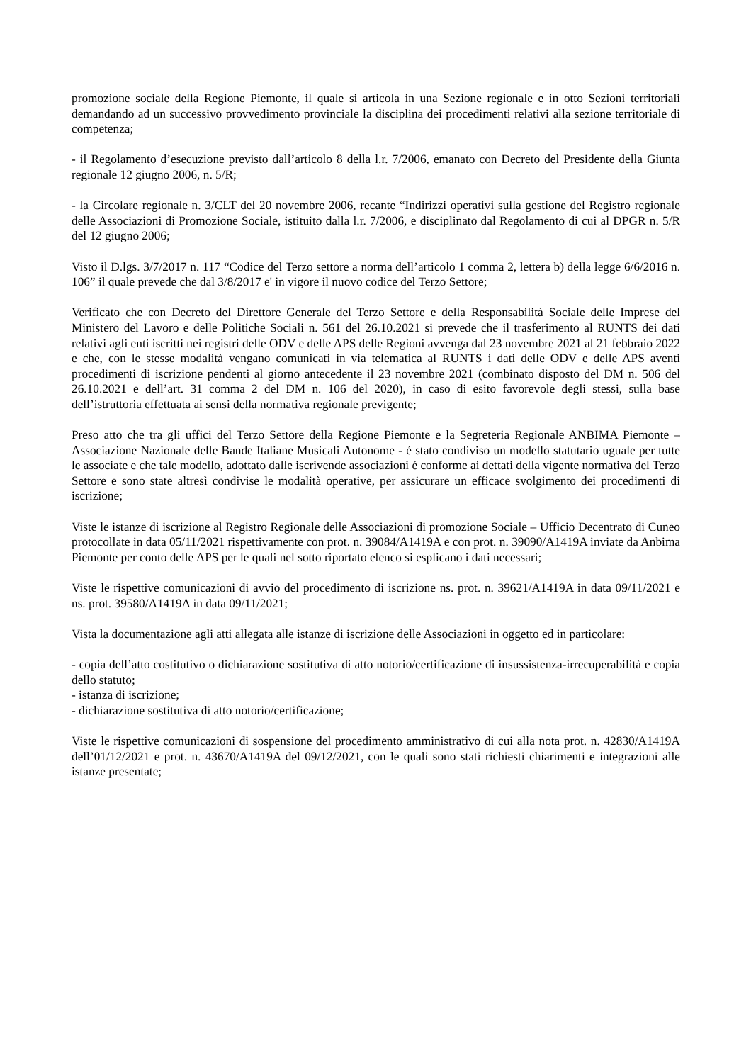promozione sociale della Regione Piemonte, il quale si articola in una Sezione regionale e in otto Sezioni territoriali demandando ad un successivo provvedimento provinciale la disciplina dei procedimenti relativi alla sezione territoriale di competenza;
- il Regolamento d’esecuzione previsto dall’articolo 8 della l.r. 7/2006, emanato con Decreto del Presidente della Giunta regionale 12 giugno 2006, n. 5/R;
- la Circolare regionale n. 3/CLT del 20 novembre 2006, recante “Indirizzi operativi sulla gestione del Registro regionale delle Associazioni di Promozione Sociale, istituito dalla l.r. 7/2006, e disciplinato dal Regolamento di cui al DPGR n. 5/R del 12 giugno 2006;
Visto il D.lgs. 3/7/2017 n. 117 “Codice del Terzo settore a norma dell’articolo 1 comma 2, lettera b) della legge 6/6/2016 n. 106” il quale prevede che dal 3/8/2017 e' in vigore il nuovo codice del Terzo Settore;
Verificato che con Decreto del Direttore Generale del Terzo Settore e della Responsabilità Sociale delle Imprese del Ministero del Lavoro e delle Politiche Sociali n. 561 del 26.10.2021 si prevede che il trasferimento al RUNTS dei dati relativi agli enti iscritti nei registri delle ODV e delle APS delle Regioni avvenga dal 23 novembre 2021 al 21 febbraio 2022 e che, con le stesse modalità vengano comunicati in via telematica al RUNTS i dati delle ODV e delle APS aventi procedimenti di iscrizione pendenti al giorno antecedente il 23 novembre 2021 (combinato disposto del DM n. 506 del 26.10.2021 e dell’art. 31 comma 2 del DM n. 106 del 2020), in caso di esito favorevole degli stessi, sulla base dell’istruttoria effettuata ai sensi della normativa regionale previgente;
Preso atto che tra gli uffici del Terzo Settore della Regione Piemonte e la Segreteria Regionale ANBIMA Piemonte – Associazione Nazionale delle Bande Italiane Musicali Autonome - é stato condiviso un modello statutario uguale per tutte le associate e che tale modello, adottato dalle iscrivende associazioni é conforme ai dettati della vigente normativa del Terzo Settore e sono state altresì condivise le modalità operative, per assicurare un efficace svolgimento dei procedimenti di iscrizione;
Viste le istanze di iscrizione al Registro Regionale delle Associazioni di promozione Sociale – Ufficio Decentrato di Cuneo protocollate in data 05/11/2021 rispettivamente con prot. n. 39084/A1419A e con prot. n. 39090/A1419A inviate da Anbima Piemonte per conto delle APS per le quali nel sotto riportato elenco si esplicano i dati necessari;
Viste le rispettive comunicazioni di avvio del procedimento di iscrizione ns. prot. n. 39621/A1419A in data 09/11/2021 e ns. prot. 39580/A1419A in data 09/11/2021;
Vista la documentazione agli atti allegata alle istanze di iscrizione delle Associazioni in oggetto ed in particolare:
- copia dell’atto costitutivo o dichiarazione sostitutiva di atto notorio/certificazione di insussistenza-irrecuperabilità e copia dello statuto;
- istanza di iscrizione;
- dichiarazione sostitutiva di atto notorio/certificazione;
Viste le rispettive comunicazioni di sospensione del procedimento amministrativo di cui alla nota prot. n. 42830/A1419A dell’01/12/2021 e prot. n. 43670/A1419A del 09/12/2021, con le quali sono stati richiesti chiarimenti e integrazioni alle istanze presentate;